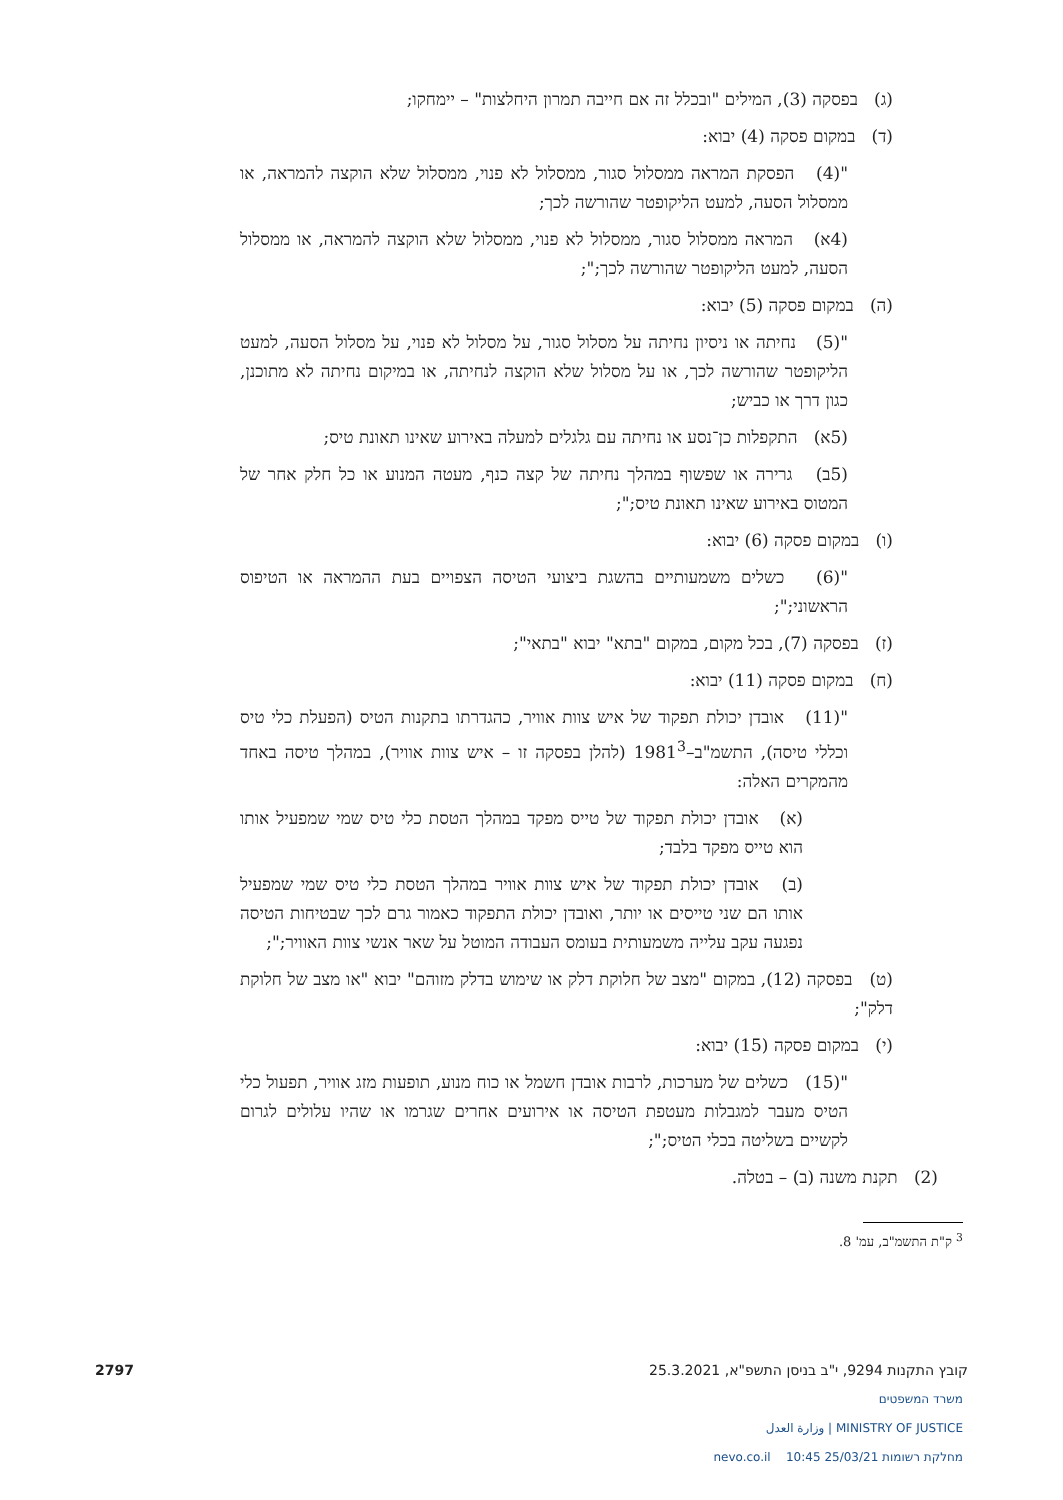(ג) בפסקה (3), המילים "ובכלל זה אם חייבה תמרון היחלצות" – יימחקו;
(ד) במקום פסקה (4) יבוא:
"(4) הפסקת המראה ממסלול סגור, ממסלול לא פנוי, ממסלול שלא הוקצה להמראה, או ממסלול הסעה, למעט הליקופטר שהורשה לכך;
(4א) המראה ממסלול סגור, ממסלול לא פנוי, ממסלול שלא הוקצה להמראה, או ממסלול הסעה, למעט הליקופטר שהורשה לכך;";
(ה) במקום פסקה (5) יבוא:
"(5) נחיתה או ניסיון נחיתה על מסלול סגור, על מסלול לא פנוי, על מסלול הסעה, למעט הליקופטר שהורשה לכך, או על מסלול שלא הוקצה לנחיתה, או במיקום נחיתה לא מתוכנן, כגון דרך או כביש;
(5א) התקפלות כן־נסע או נחיתה עם גלגלים למעלה באירוע שאינו תאונת טיס;
(5ב) גרירה או שפשוף במהלך נחיתה של קצה כנף, מעטה המנוע או כל חלק אחר של המטוס באירוע שאינו תאונת טיס;";
(ו) במקום פסקה (6) יבוא:
"(6) כשלים משמעותיים בהשגת ביצועי הטיסה הצפויים בעת ההמראה או הטיפוס הראשוני;";
(ז) בפסקה (7), בכל מקום, במקום "בתא" יבוא "בתאי";
(ח) במקום פסקה (11) יבוא:
"(11) אובדן יכולת תפקוד של איש צוות אוויר, כהגדרתו בתקנות הטיס (הפעלת כלי טיס וכללי טיסה), התשמ"ב–1981<sup>3</sup> (להלן בפסקה זו – איש צוות אוויר), במהלך טיסה באחד מהמקרים האלה:
(א) אובדן יכולת תפקוד של טייס מפקד במהלך הטסת כלי טיס שמי שמפעיל אותו הוא טייס מפקד בלבד;
(ב) אובדן יכולת תפקוד של איש צוות אוויר במהלך הטסת כלי טיס שמי שמפעיל אותו הם שני טייסים או יותר, ואובדן יכולת התפקוד כאמור גרם לכך שבטיחות הטיסה נפגעה עקב עלייה משמעותית בעומס העבודה המוטל על שאר אנשי צוות האוויר;";
(ט) בפסקה (12), במקום "מצב של חלוקת דלק או שימוש בדלק מזוהם" יבוא "או מצב של חלוקת דלק";
(י) במקום פסקה (15) יבוא:
"(15) כשלים של מערכות, לרבות אובדן חשמל או כוח מנוע, תופעות מזג אוויר, תפעול כלי הטיס מעבר למגבלות מעטפת הטיסה או אירועים אחרים שגרמו או שהיו עלולים לגרום לקשיים בשליטה בכלי הטיס;";
(2) תקנת משנה (ב) – בטלה.
<sup>3</sup> ק"ת התשמ"ב, עמ' 8.
קובץ התקנות 9294, י"ב בניסן התשפ"א, 25.3.2021 2797
משרד המשפטים
MINISTRY OF JUSTICE | وزارة العدل
מחלקת רשומות 25/03/21 10:45 nevo.co.il